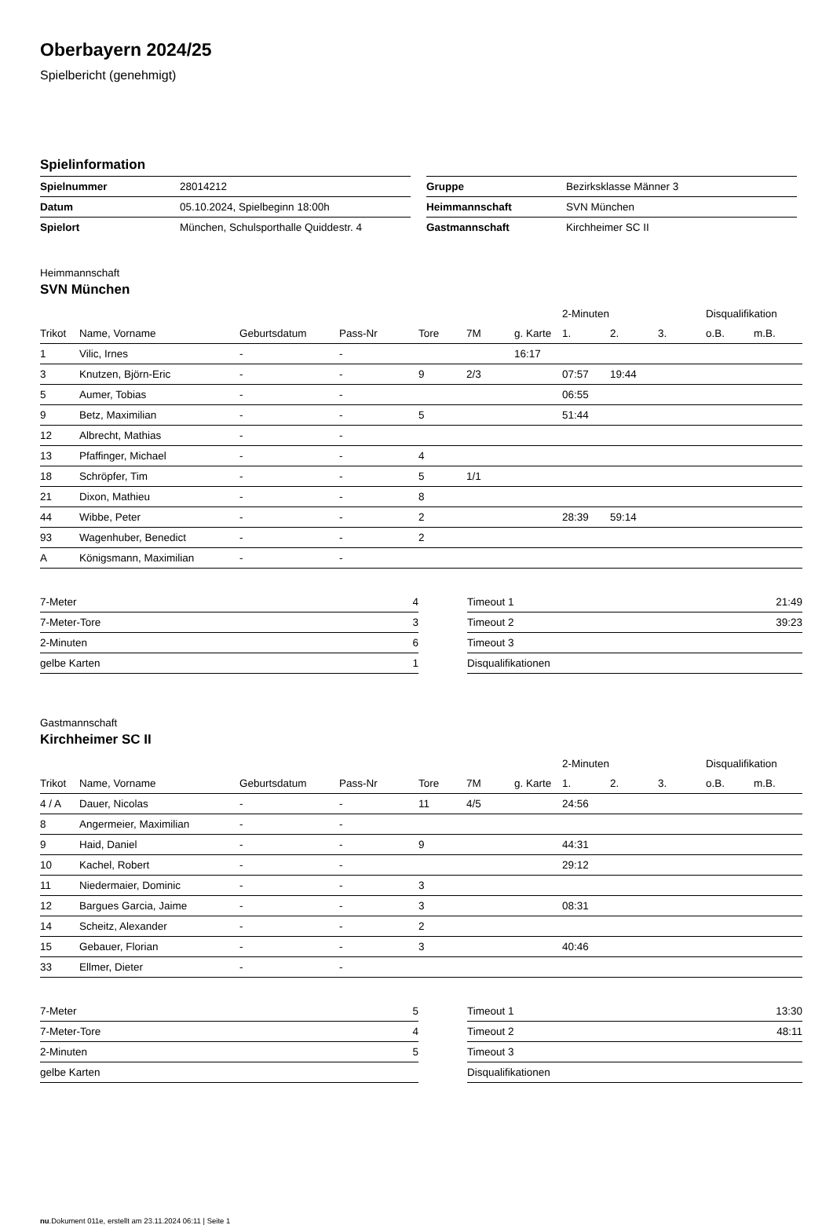Oberbayern 2024/25
Spielbericht (genehmigt)
Spielinformation
| Spielnummer | 28014212 |
| Datum | 05.10.2024, Spielbeginn 18:00h |
| Spielort | München, Schulsporthalle Quiddestr. 4 |
| Gruppe | Bezirksklasse Männer 3 |
| Heimmannschaft | SVN München |
| Gastmannschaft | Kirchheimer SC II |
Heimmannschaft
SVN München
| | | | | | | | 2-Minuten | | | Disqualifikation | |
| --- | --- | --- | --- | --- | --- | --- | --- | --- | --- | --- | --- |
| Trikot | Name, Vorname | Geburtsdatum | Pass-Nr | Tore | 7M | g. Karte | 1. | 2. | 3. | o.B. | m.B. |
| 1 | Vilic, Irnes | - | - | | | 16:17 | | | | | |
| 3 | Knutzen, Björn-Eric | - | - | 9 | 2/3 | | 07:57 | 19:44 | | | |
| 5 | Aumer, Tobias | - | - | | | | 06:55 | | | | |
| 9 | Betz, Maximilian | - | - | 5 | | | 51:44 | | | | |
| 12 | Albrecht, Mathias | - | - | | | | | | | | |
| 13 | Pfaffinger, Michael | - | - | 4 | | | | | | | |
| 18 | Schröpfer, Tim | - | - | 5 | 1/1 | | | | | | |
| 21 | Dixon, Mathieu | - | - | 8 | | | | | | | |
| 44 | Wibbe, Peter | - | - | 2 | | | 28:39 | 59:14 | | | |
| 93 | Wagenhuber, Benedict | - | - | 2 | | | | | | | |
| A | Königsmann, Maximilian | - | - | | | | | | | | |
| 7-Meter | 4 |
| 7-Meter-Tore | 3 |
| 2-Minuten | 6 |
| gelbe Karten | 1 |
| Timeout 1 | 21:49 |
| Timeout 2 | 39:23 |
| Timeout 3 | |
| Disqualifikationen | |
Gastmannschaft
Kirchheimer SC II
| | | | | | | | 2-Minuten | | | Disqualifikation | |
| --- | --- | --- | --- | --- | --- | --- | --- | --- | --- | --- | --- |
| Trikot | Name, Vorname | Geburtsdatum | Pass-Nr | Tore | 7M | g. Karte | 1. | 2. | 3. | o.B. | m.B. |
| 4 / A | Dauer, Nicolas | - | - | 11 | 4/5 | | 24:56 | | | | |
| 8 | Angermeier, Maximilian | - | - | | | | | | | | |
| 9 | Haid, Daniel | - | - | 9 | | | 44:31 | | | | |
| 10 | Kachel, Robert | - | - | | | | 29:12 | | | | |
| 11 | Niedermaier, Dominic | - | - | 3 | | | | | | | |
| 12 | Bargues Garcia, Jaime | - | - | 3 | | | 08:31 | | | | |
| 14 | Scheitz, Alexander | - | - | 2 | | | | | | | |
| 15 | Gebauer, Florian | - | - | 3 | | | 40:46 | | | | |
| 33 | Ellmer, Dieter | - | - | | | | | | | | |
| 7-Meter | 5 |
| 7-Meter-Tore | 4 |
| 2-Minuten | 5 |
| gelbe Karten | |
| Timeout 1 | 13:30 |
| Timeout 2 | 48:11 |
| Timeout 3 | |
| Disqualifikationen | |
nu.Dokument 011e, erstellt am 23.11.2024 06:11 | Seite 1